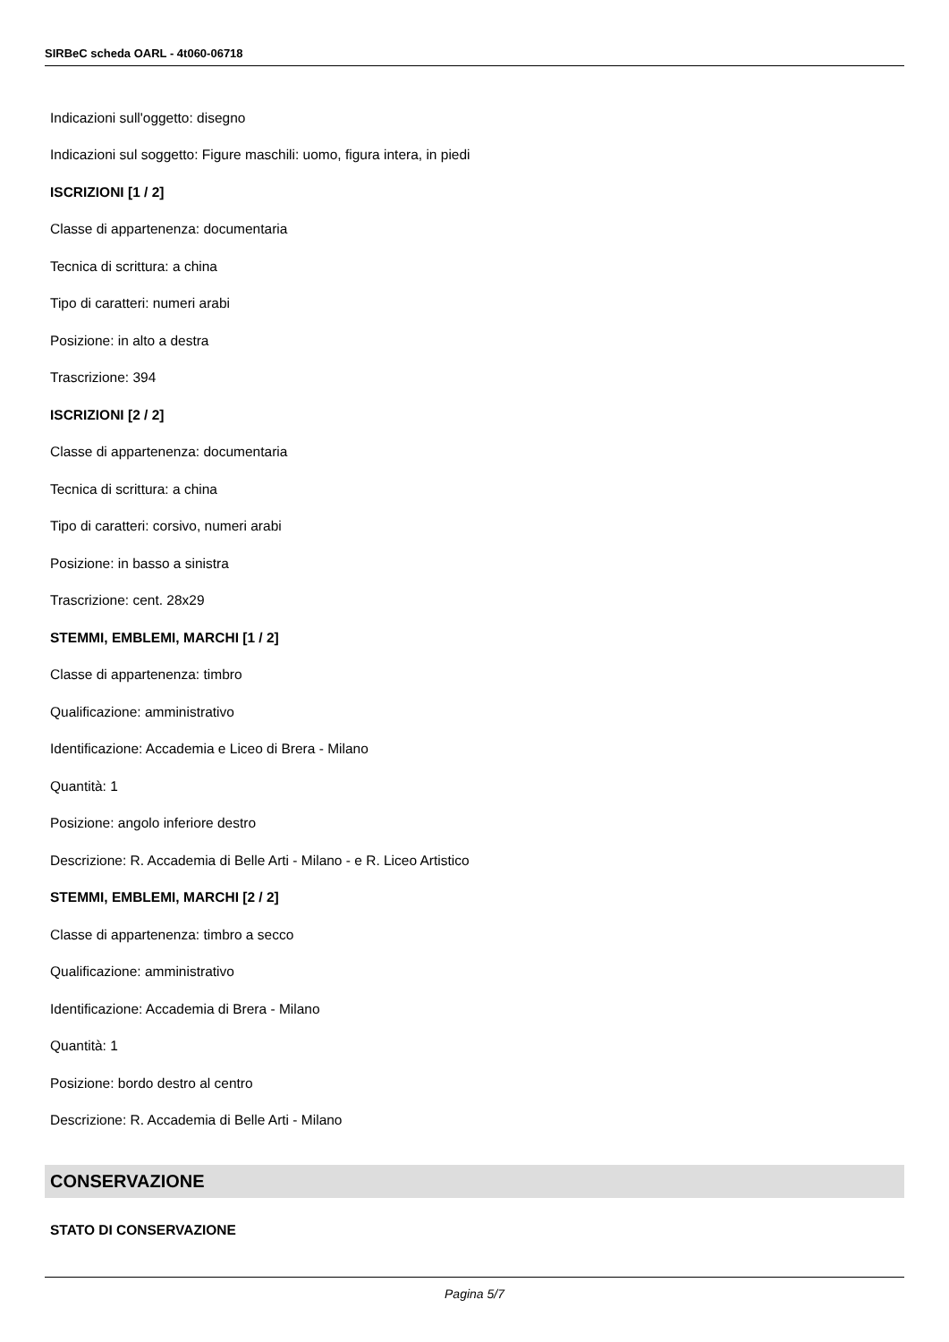SIRBeC scheda OARL - 4t060-06718
Indicazioni sull'oggetto: disegno
Indicazioni sul soggetto: Figure maschili: uomo, figura intera, in piedi
ISCRIZIONI [1 / 2]
Classe di appartenenza: documentaria
Tecnica di scrittura: a china
Tipo di caratteri: numeri arabi
Posizione: in alto a destra
Trascrizione: 394
ISCRIZIONI [2 / 2]
Classe di appartenenza: documentaria
Tecnica di scrittura: a china
Tipo di caratteri: corsivo, numeri arabi
Posizione: in basso a sinistra
Trascrizione: cent. 28x29
STEMMI, EMBLEMI, MARCHI [1 / 2]
Classe di appartenenza: timbro
Qualificazione: amministrativo
Identificazione: Accademia e Liceo di Brera - Milano
Quantità: 1
Posizione: angolo inferiore destro
Descrizione: R. Accademia di Belle Arti - Milano - e R. Liceo Artistico
STEMMI, EMBLEMI, MARCHI [2 / 2]
Classe di appartenenza: timbro a secco
Qualificazione: amministrativo
Identificazione: Accademia di Brera - Milano
Quantità: 1
Posizione: bordo destro al centro
Descrizione: R. Accademia di Belle Arti - Milano
CONSERVAZIONE
STATO DI CONSERVAZIONE
Pagina 5/7